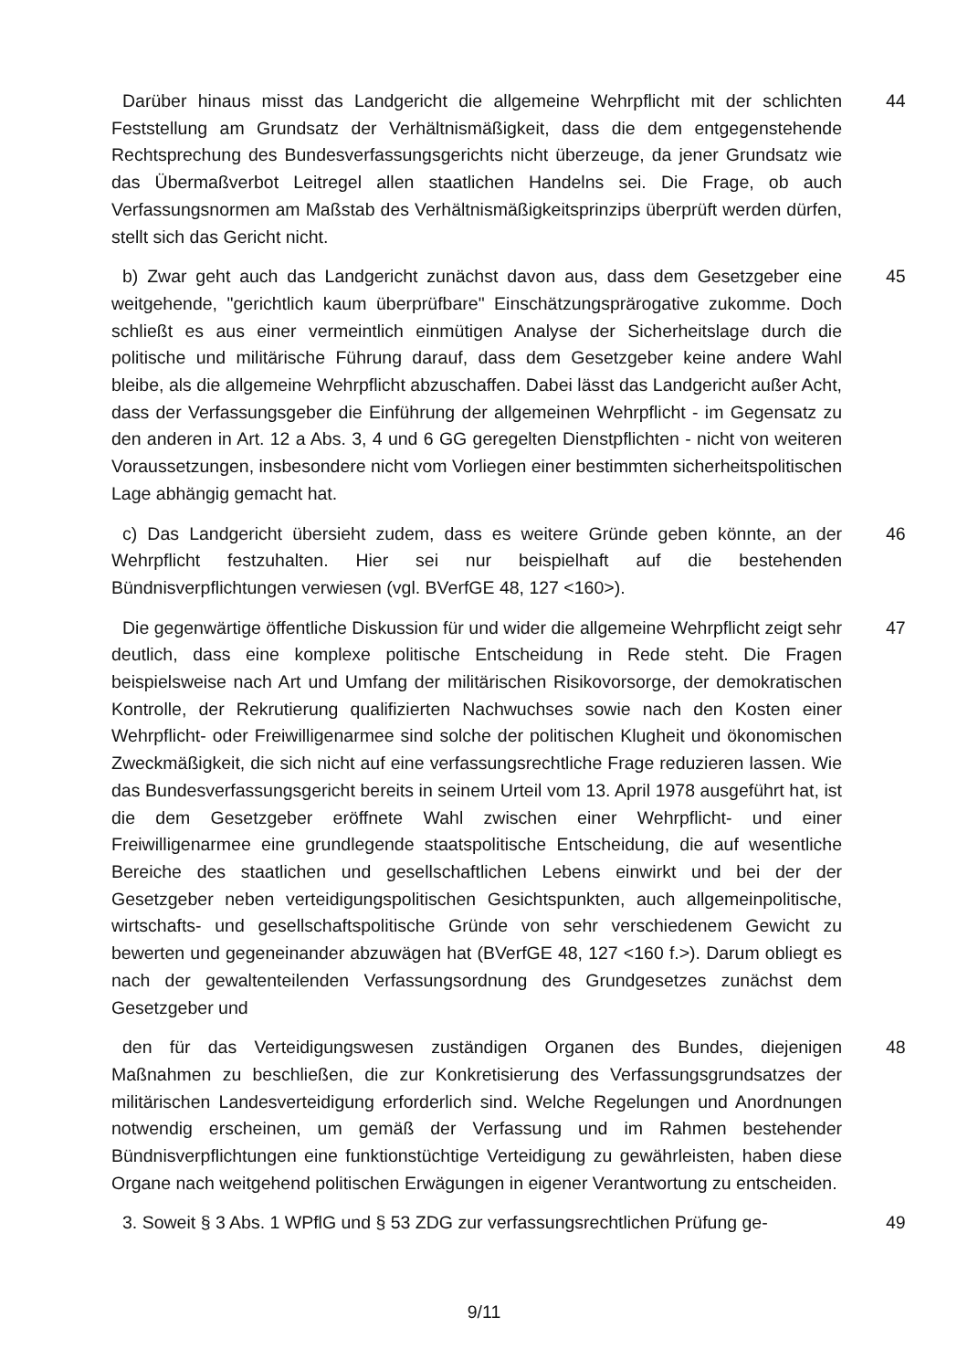Darüber hinaus misst das Landgericht die allgemeine Wehrpflicht mit der schlichten Feststellung am Grundsatz der Verhältnismäßigkeit, dass die dem entgegenstehende Rechtsprechung des Bundesverfassungsgerichts nicht überzeuge, da jener Grundsatz wie das Übermaßverbot Leitregel allen staatlichen Handelns sei. Die Frage, ob auch Verfassungsnormen am Maßstab des Verhältnismäßigkeitsprinzips überprüft werden dürfen, stellt sich das Gericht nicht.
44
b) Zwar geht auch das Landgericht zunächst davon aus, dass dem Gesetzgeber eine weitgehende, "gerichtlich kaum überprüfbare" Einschätzungsprärogative zukomme. Doch schließt es aus einer vermeintlich einmütigen Analyse der Sicherheitslage durch die politische und militärische Führung darauf, dass dem Gesetzgeber keine andere Wahl bleibe, als die allgemeine Wehrpflicht abzuschaffen. Dabei lässt das Landgericht außer Acht, dass der Verfassungsgeber die Einführung der allgemeinen Wehrpflicht - im Gegensatz zu den anderen in Art. 12 a Abs. 3, 4 und 6 GG geregelten Dienstpflichten - nicht von weiteren Voraussetzungen, insbesondere nicht vom Vorliegen einer bestimmten sicherheitspolitischen Lage abhängig gemacht hat.
45
c) Das Landgericht übersieht zudem, dass es weitere Gründe geben könnte, an der Wehrpflicht festzuhalten. Hier sei nur beispielhaft auf die bestehenden Bündnisverpflichtungen verwiesen (vgl. BVerfGE 48, 127 <160>).
46
Die gegenwärtige öffentliche Diskussion für und wider die allgemeine Wehrpflicht zeigt sehr deutlich, dass eine komplexe politische Entscheidung in Rede steht. Die Fragen beispielsweise nach Art und Umfang der militärischen Risikovorsorge, der demokratischen Kontrolle, der Rekrutierung qualifizierten Nachwuchses sowie nach den Kosten einer Wehrpflicht- oder Freiwilligenarmee sind solche der politischen Klugheit und ökonomischen Zweckmäßigkeit, die sich nicht auf eine verfassungsrechtliche Frage reduzieren lassen. Wie das Bundesverfassungsgericht bereits in seinem Urteil vom 13. April 1978 ausgeführt hat, ist die dem Gesetzgeber eröffnete Wahl zwischen einer Wehrpflicht- und einer Freiwilligenarmee eine grundlegende staatspolitische Entscheidung, die auf wesentliche Bereiche des staatlichen und gesellschaftlichen Lebens einwirkt und bei der der Gesetzgeber neben verteidigungspolitischen Gesichtspunkten, auch allgemeinpolitische, wirtschafts- und gesellschaftspolitische Gründe von sehr verschiedenem Gewicht zu bewerten und gegeneinander abzuwägen hat (BVerfGE 48, 127 <160 f.>). Darum obliegt es nach der gewaltenteilenden Verfassungsordnung des Grundgesetzes zunächst dem Gesetzgeber und
47
den für das Verteidigungswesen zuständigen Organen des Bundes, diejenigen Maßnahmen zu beschließen, die zur Konkretisierung des Verfassungsgrundsatzes der militärischen Landesverteidigung erforderlich sind. Welche Regelungen und Anordnungen notwendig erscheinen, um gemäß der Verfassung und im Rahmen bestehender Bündnisverpflichtungen eine funktionstüchtige Verteidigung zu gewährleisten, haben diese Organe nach weitgehend politischen Erwägungen in eigener Verantwortung zu entscheiden.
48
3. Soweit § 3 Abs. 1 WPflG und § 53 ZDG zur verfassungsrechtlichen Prüfung ge-
49
9/11